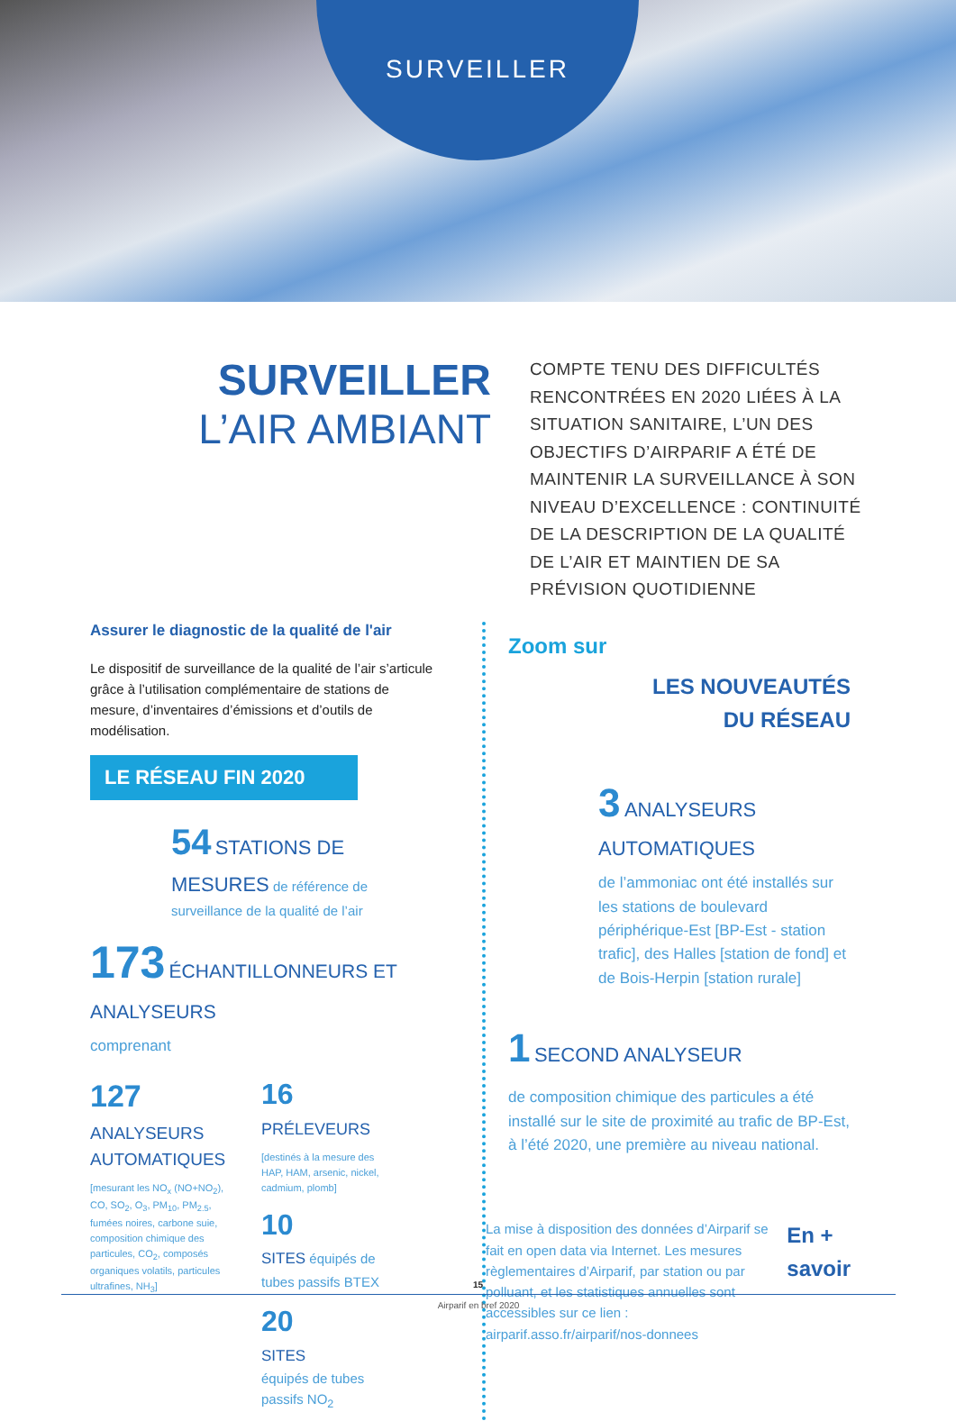SURVEILLER
SURVEILLER
L’AIR AMBIANT
COMPTE TENU DES DIFFICULTÉS RENCONTRÉES EN 2020 LIÉES À LA SITUATION SANITAIRE, L’UN DES OBJECTIFS D’AIRPARIF A ÉTÉ DE MAINTENIR LA SURVEILLANCE À SON NIVEAU D’EXCELLENCE : CONTINUITÉ DE LA DESCRIPTION DE LA QUALITÉ DE L’AIR ET MAINTIEN DE SA PRÉVISION QUOTIDIENNE
Assurer le diagnostic de la qualité de l'air
Le dispositif de surveillance de la qualité de l’air s’articule grâce à l’utilisation complémentaire de stations de mesure, d’inventaires d’émissions et d’outils de modélisation.
LE RÉSEAU FIN 2020
54 STATIONS DE MESURES de référence de surveillance de la qualité de l’air
173 ÉCHANTILLONNEURS ET ANALYSEURS
comprenant
127
ANALYSEURS AUTOMATIQUES
[mesurant les NO<sub>x</sub> (NO+NO<sub>2</sub>), CO, SO<sub>2</sub>, O<sub>3</sub>, PM<sub>10</sub>, PM<sub>2.5</sub>, fumées noires, carbone suie, composition chimique des particules, CO<sub>2</sub>, composés organiques volatils, particules ultrafines, NH<sub>3</sub>]
16
PRÉLEVEURS
[destinés à la mesure des HAP, HAM, arsenic, nickel, cadmium, plomb]
10
SITES équipés de tubes passifs BTEX
20
SITES
équipés de tubes passifs NO<sub>2</sub>
Zoom sur
LES NOUVEAUTÉS
DU RÉSEAU
3 ANALYSEURS AUTOMATIQUES
de l’ammoniac ont été installés sur les stations de boulevard périphérique-Est [BP-Est - station trafic], des Halles [station de fond] et de Bois-Herpin [station rurale]
1 SECOND ANALYSEUR
de composition chimique des particules a été installé sur le site de proximité au trafic de BP-Est, à l’été 2020, une première au niveau national.
La mise à disposition des données d’Airparif se fait en open data via Internet. Les mesures règlementaires d’Airparif, par station ou par polluant, et les statistiques annuelles sont accessibles sur ce lien : airparif.asso.fr/airparif/nos-donnees
En +
savoir
15
Airparif en bref 2020